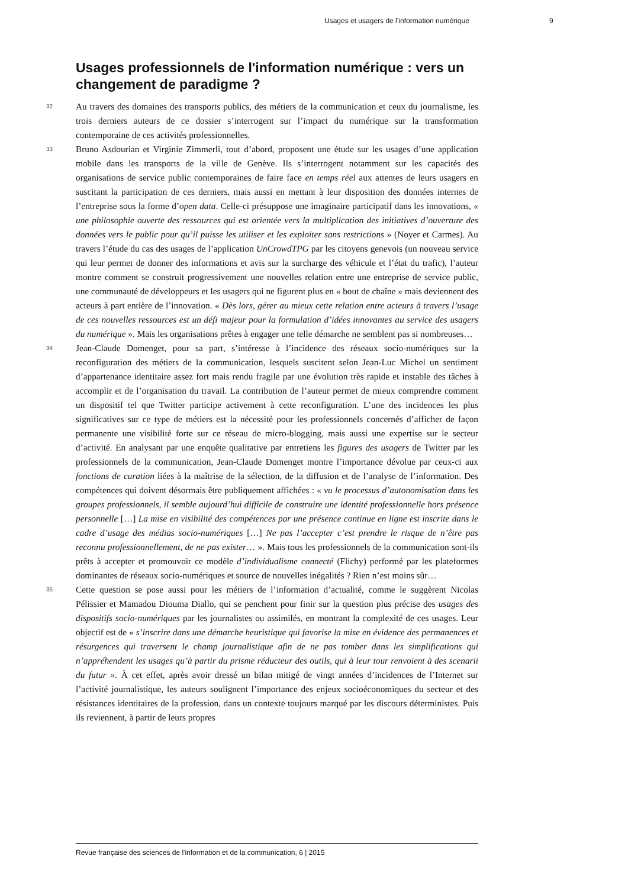Usages et usagers de l’information numérique 9
Usages professionnels de l'information numérique : vers un changement de paradigme ?
32
Au travers des domaines des transports publics, des métiers de la communication et ceux du journalisme, les trois derniers auteurs de ce dossier s’interrogent sur l’impact du numérique sur la transformation contemporaine de ces activités professionnelles.
33
Bruno Asdourian et Virginie Zimmerli, tout d’abord, proposent une étude sur les usages d’une application mobile dans les transports de la ville de Genève. Ils s’interrogent notamment sur les capacités des organisations de service public contemporaines de faire face en temps réel aux attentes de leurs usagers en suscitant la participation de ces derniers, mais aussi en mettant à leur disposition des données internes de l’entreprise sous la forme d’open data. Celle-ci présuppose une imaginaire participatif dans les innovations, « une philosophie ouverte des ressources qui est orientée vers la multiplication des initiatives d’ouverture des données vers le public pour qu’il puisse les utiliser et les exploiter sans restrictions » (Noyer et Carmes). Au travers l’étude du cas des usages de l’application UnCrowdTPG par les citoyens genevois (un nouveau service qui leur permet de donner des informations et avis sur la surcharge des véhicule et l’état du trafic), l’auteur montre comment se construit progressivement une nouvelles relation entre une entreprise de service public, une communauté de développeurs et les usagers qui ne figurent plus en « bout de chaîne » mais deviennent des acteurs à part entière de l’innovation. « Dès lors, gérer au mieux cette relation entre acteurs à travers l’usage de ces nouvelles ressources est un défi majeur pour la formulation d’idées innovantes au service des usagers du numérique ». Mais les organisations prêtes à engager une telle démarche ne semblent pas si nombreuses…
34
Jean-Claude Domenget, pour sa part, s’intéresse à l’incidence des réseaux socio-numériques sur la reconfiguration des métiers de la communication, lesquels suscitent selon Jean-Luc Michel un sentiment d’appartenance identitaire assez fort mais rendu fragile par une évolution très rapide et instable des tâches à accomplir et de l’organisation du travail. La contribution de l’auteur permet de mieux comprendre comment un dispositif tel que Twitter participe activement à cette reconfiguration. L’une des incidences les plus significatives sur ce type de métiers est la nécessité pour les professionnels concernés d’afficher de façon permanente une visibilité forte sur ce réseau de micro-blogging, mais aussi une expertise sur le secteur d’activité. En analysant par une enquête qualitative par entretiens les figures des usagers de Twitter par les professionnels de la communication, Jean-Claude Domenget montre l’importance dévolue par ceux-ci aux fonctions de curation liées à la maîtrise de la sélection, de la diffusion et de l’analyse de l’information. Des compétences qui doivent désormais être publiquement affichées : « vu le processus d’autonomisation dans les groupes professionnels, il semble aujourd’hui difficile de construire une identité professionnelle hors présence personnelle […] La mise en visibilité des compétences par une présence continue en ligne est inscrite dans le cadre d’usage des médias socio-numériques […] Ne pas l’accepter c’est prendre le risque de n’être pas reconnu professionnellement, de ne pas exister… ». Mais tous les professionnels de la communication sont-ils prêts à accepter et promouvoir ce modèle d’individualisme connecté (Flichy) performé par les plateformes dominantes de réseaux socio-numériques et source de nouvelles inégalités ? Rien n’est moins sûr…
35
Cette question se pose aussi pour les métiers de l’information d’actualité, comme le suggèrent Nicolas Pélissier et Mamadou Diouma Diallo, qui se penchent pour finir sur la question plus précise des usages des dispositifs socio-numériques par les journalistes ou assimilés, en montrant la complexité de ces usages. Leur objectif est de « s’inscrire dans une démarche heuristique qui favorise la mise en évidence des permanences et résurgences qui traversent le champ journalistique afin de ne pas tomber dans les simplifications qui n’appréhendent les usages qu’à partir du prisme réducteur des outils, qui à leur tour renvoient à des scenarii du futur ». À cet effet, après avoir dressé un bilan mitigé de vingt années d’incidences de l’Internet sur l’activité journalistique, les auteurs soulignent l’importance des enjeux socioéconomiques du secteur et des résistances identitaires de la profession, dans un contexte toujours marqué par les discours déterministes. Puis ils reviennent, à partir de leurs propres
Revue française des sciences de l'information et de la communication, 6 | 2015